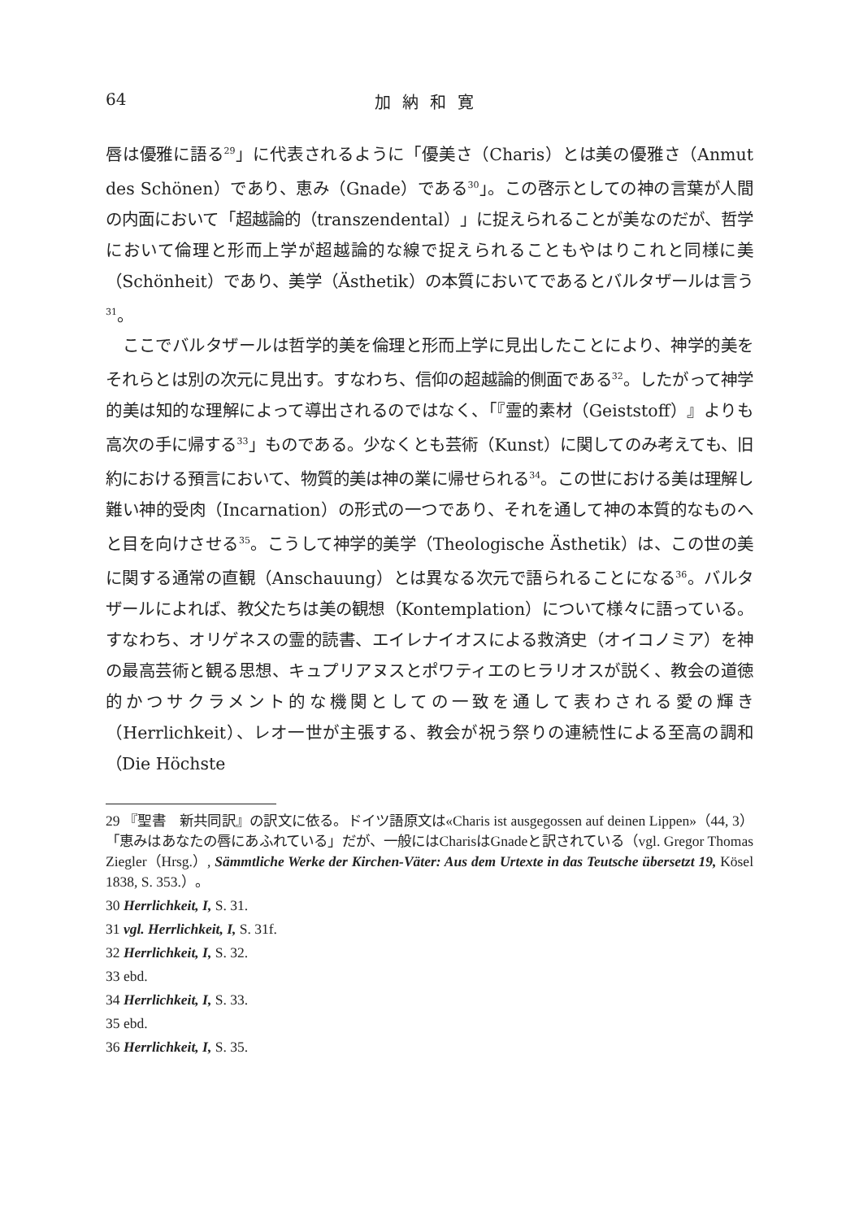64 加納和寛
唇は優雅に語る<sup>29</sup>」に代表されるように「優美さ（Charis）とは美の優雅さ（Anmut des Schönen）であり、恵み（Gnade）である<sup>30</sup>」。この啓示としての神の言葉が人間の内面において「超越論的（transzendental）」に捉えられることが美なのだが、哲学において倫理と形而上学が超越論的な線で捉えられることもやはりこれと同様に美（Schönheit）であり、美学（Ästhetik）の本質においてであるとバルタザールは言う<sup>31</sup>。
ここでバルタザールは哲学的美を倫理と形而上学に見出したことにより、神学的美をそれらとは別の次元に見出す。すなわち、信仰の超越論的側面である<sup>32</sup>。したがって神学的美は知的な理解によって導出されるのではなく、「『霊的素材（Geiststoff）』よりも高次の手に帰する<sup>33</sup>」ものである。少なくとも芸術（Kunst）に関してのみ考えても、旧約における預言において、物質的美は神の業に帰せられる<sup>34</sup>。この世における美は理解し難い神的受肉（Incarnation）の形式の一つであり、それを通して神の本質的なものへと目を向けさせる<sup>35</sup>。こうして神学的美学（Theologische Ästhetik）は、この世の美に関する通常の直観（Anschauung）とは異なる次元で語られることになる<sup>36</sup>。バルタザールによれば、教父たちは美の観想（Kontemplation）について様々に語っている。すなわち、オリゲネスの霊的読書、エイレナイオスによる救済史（オイコノミア）を神の最高芸術と観る思想、キュプリアヌスとポワティエのヒラリオスが説く、教会の道徳的かつサクラメント的な機関としての一致を通して表わされる愛の輝き（Herrlichkeit）、レオ一世が主張する、教会が祝う祭りの連続性による至高の調和（Die Höchste
29 『聖書　新共同訳』の訳文に依る。ドイツ語原文は«Charis ist ausgegossen auf deinen Lippen»（44, 3）「恵みはあなたの唇にあふれている」だが、一般にはCharisはGnadeと訳されている（vgl. Gregor Thomas Ziegler（Hrsg.）, Sämmtliche Werke der Kirchen-Väter: Aus dem Urtexte in das Teutsche übersetzt 19, Kösel 1838, S. 353.）。
30 Herrlichkeit, I, S. 31.
31 vgl. Herrlichkeit, I, S. 31f.
32 Herrlichkeit, I, S. 32.
33 ebd.
34 Herrlichkeit, I, S. 33.
35 ebd.
36 Herrlichkeit, I, S. 35.